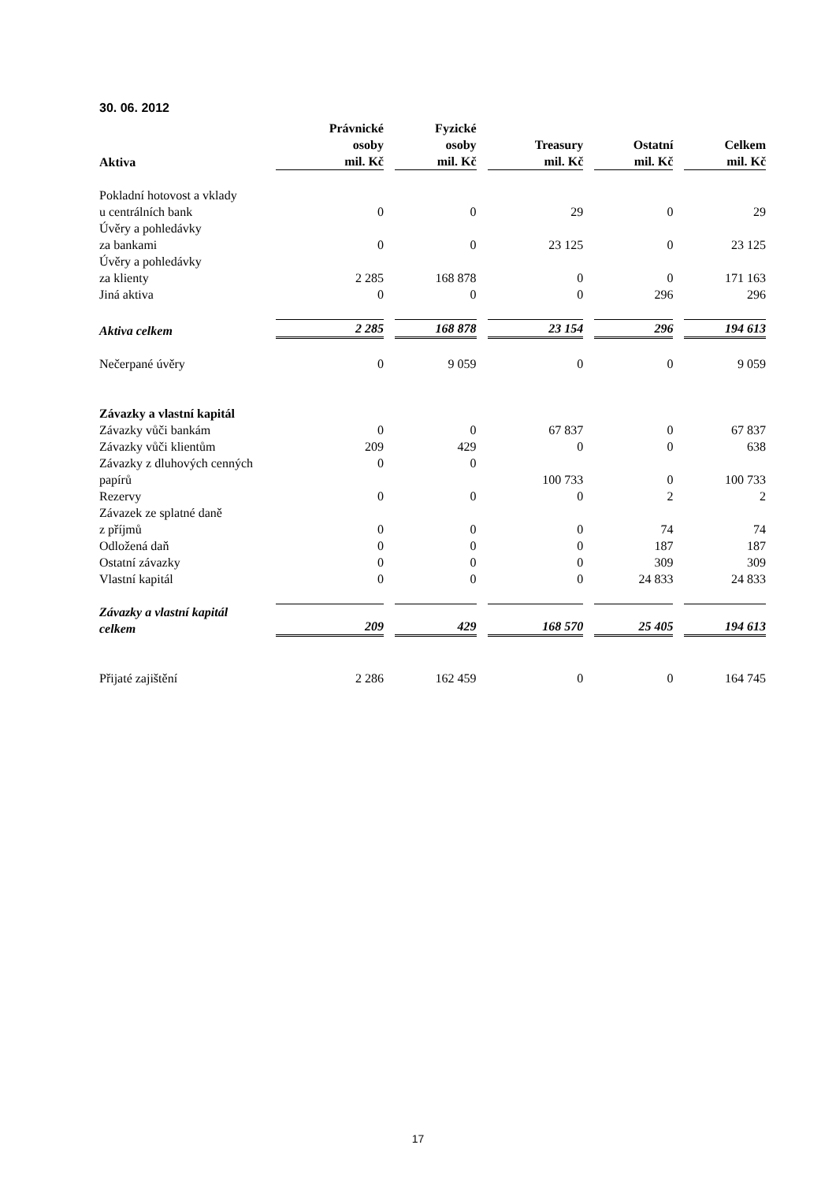30. 06. 2012
| Aktiva | Právnické osoby mil. Kč | Fyzické osoby mil. Kč | Treasury mil. Kč | Ostatní mil. Kč | Celkem mil. Kč |
| --- | --- | --- | --- | --- | --- |
| Pokladní hotovost a vklady u centrálních bank | 0 | 0 | 29 | 0 | 29 |
| Úvěry a pohledávky za bankami | 0 | 0 | 23 125 | 0 | 23 125 |
| Úvěry a pohledávky za klienty | 2 285 | 168 878 | 0 | 0 | 171 163 |
| Jiná aktiva | 0 | 0 | 0 | 296 | 296 |
| Aktiva celkem | 2 285 | 168 878 | 23 154 | 296 | 194 613 |
| Nečerpané úvěry | 0 | 9 059 | 0 | 0 | 9 059 |
| Závazky a vlastní kapitál | | | | | |
| Závazky vůči bankám | 0 | 0 | 67 837 | 0 | 67 837 |
| Závazky vůči klientům | 209 | 429 | 0 | 0 | 638 |
| Závazky z dluhových cenných | 0 | 0 | | | |
| papírů | | | 100 733 | 0 | 100 733 |
| Rezervy | 0 | 0 | 0 | 2 | 2 |
| Závazek ze splatné daně z příjmů | 0 | 0 | 0 | 74 | 74 |
| Odložená daň | 0 | 0 | 0 | 187 | 187 |
| Ostatní závazky | 0 | 0 | 0 | 309 | 309 |
| Vlastní kapitál | 0 | 0 | 0 | 24 833 | 24 833 |
| Závazky a vlastní kapitál celkem | 209 | 429 | 168 570 | 25 405 | 194 613 |
| Přijaté zajištění | 2 286 | 162 459 | 0 | 0 | 164 745 |
17